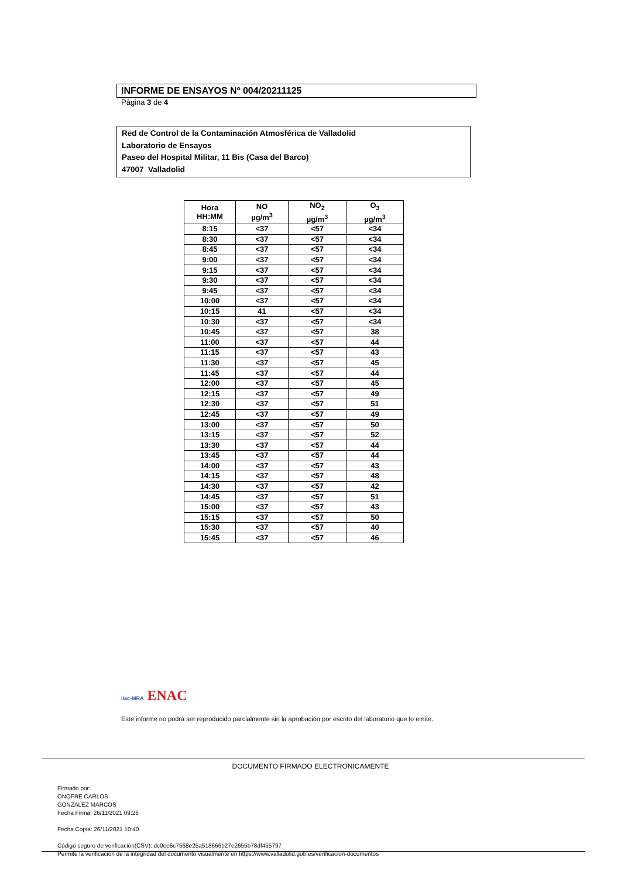INFORME DE ENSAYOS Nº 004/20211125
Página 3 de 4
Red de Control de la Contaminación Atmosférica de Valladolid
Laboratorio de Ensayos
Paseo del Hospital Militar, 11 Bis (Casa del Barco)
47007 Valladolid
| Hora HH:MM | NO µg/m<sup>3</sup> | NO<sub>2</sub> µg/m<sup>3</sup> | O<sub>3</sub> µg/m<sup>3</sup> |
| --- | --- | --- | --- |
| 8:15 | <37 | <57 | <34 |
| 8:30 | <37 | <57 | <34 |
| 8:45 | <37 | <57 | <34 |
| 9:00 | <37 | <57 | <34 |
| 9:15 | <37 | <57 | <34 |
| 9:30 | <37 | <57 | <34 |
| 9:45 | <37 | <57 | <34 |
| 10:00 | <37 | <57 | <34 |
| 10:15 | 41 | <57 | <34 |
| 10:30 | <37 | <57 | <34 |
| 10:45 | <37 | <57 | 38 |
| 11:00 | <37 | <57 | 44 |
| 11:15 | <37 | <57 | 43 |
| 11:30 | <37 | <57 | 45 |
| 11:45 | <37 | <57 | 44 |
| 12:00 | <37 | <57 | 45 |
| 12:15 | <37 | <57 | 49 |
| 12:30 | <37 | <57 | 51 |
| 12:45 | <37 | <57 | 49 |
| 13:00 | <37 | <57 | 50 |
| 13:15 | <37 | <57 | 52 |
| 13:30 | <37 | <57 | 44 |
| 13:45 | <37 | <57 | 44 |
| 14:00 | <37 | <57 | 43 |
| 14:15 | <37 | <57 | 48 |
| 14:30 | <37 | <57 | 42 |
| 14:45 | <37 | <57 | 51 |
| 15:00 | <37 | <57 | 43 |
| 15:15 | <37 | <57 | 50 |
| 15:30 | <37 | <57 | 40 |
| 15:45 | <37 | <57 | 46 |
ilac-MRA ENAC
Este informe no podrá ser reproducido parcialmente sin la aprobación por escrito del laboratorio que lo emite.
DOCUMENTO FIRMADO ELECTRONICAMENTE
Firmado por:
ONOFRE CARLOS
GONZALEZ MARCOS
Fecha Firma: 26/11/2021 09:26
Fecha Copia: 26/11/2021 10:40
Código seguro de verificación(CSV): dc0ee6c7568e25a518666b27e2655b78df455797
Permite la verificación de la integridad del documento visualmente en https://www.valladolid.gob.es/verificacion-documentos